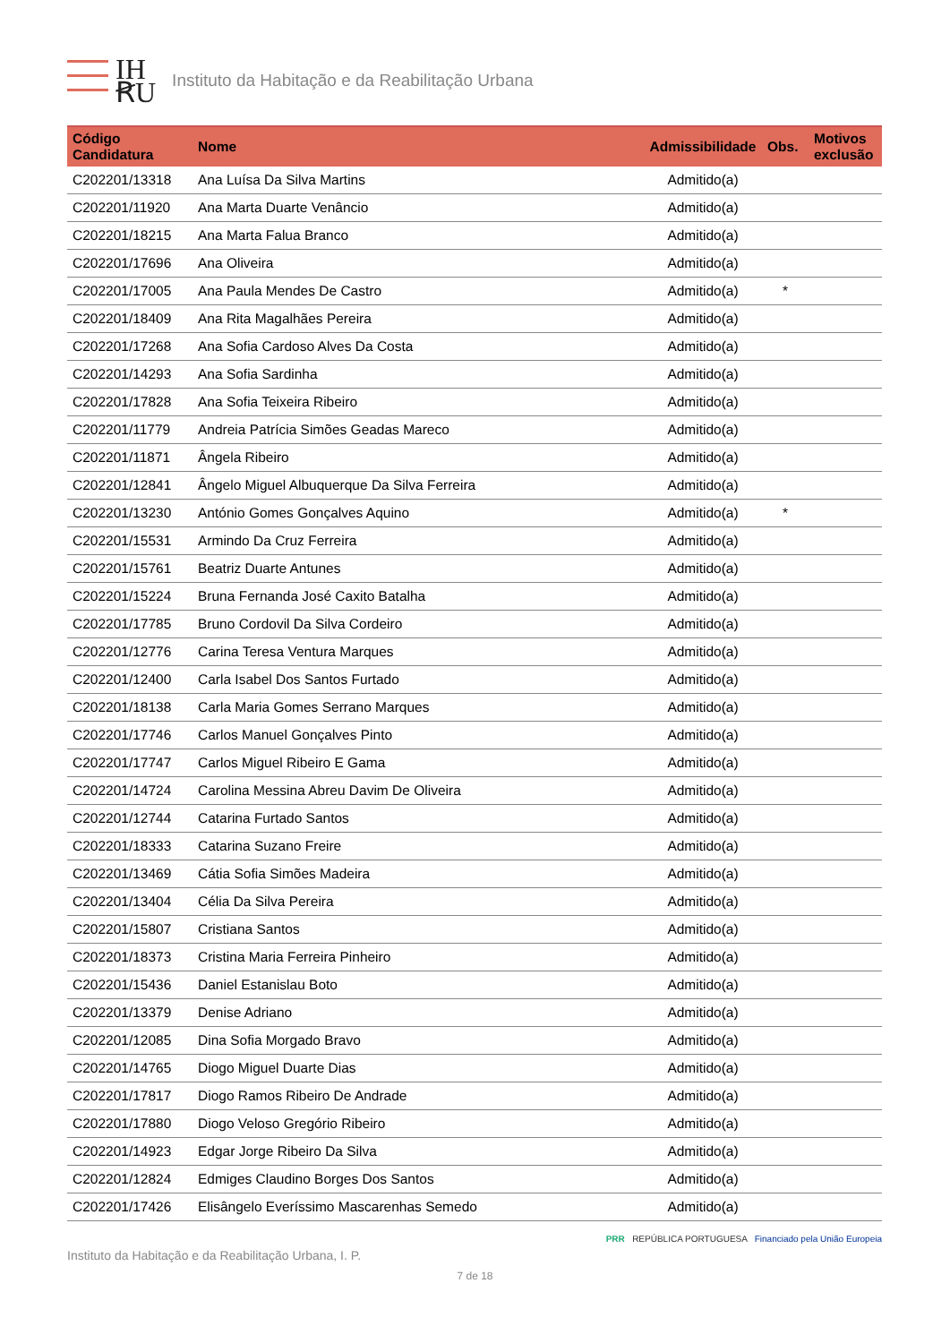IH
ꞦU
Instituto da Habitação e da Reabilitação Urbana
| Código Candidatura | Nome | Admissibilidade | Obs. | Motivos exclusão |
| --- | --- | --- | --- | --- |
| C202201/13318 | Ana Luísa Da Silva Martins | Admitido(a) | | |
| C202201/11920 | Ana Marta Duarte Venâncio | Admitido(a) | | |
| C202201/18215 | Ana Marta Falua Branco | Admitido(a) | | |
| C202201/17696 | Ana Oliveira | Admitido(a) | | |
| C202201/17005 | Ana Paula Mendes De Castro | Admitido(a) | * | |
| C202201/18409 | Ana Rita Magalhães Pereira | Admitido(a) | | |
| C202201/17268 | Ana Sofia Cardoso Alves Da Costa | Admitido(a) | | |
| C202201/14293 | Ana Sofia Sardinha | Admitido(a) | | |
| C202201/17828 | Ana Sofia Teixeira Ribeiro | Admitido(a) | | |
| C202201/11779 | Andreia Patrícia Simões Geadas Mareco | Admitido(a) | | |
| C202201/11871 | Ângela Ribeiro | Admitido(a) | | |
| C202201/12841 | Ângelo Miguel Albuquerque Da Silva Ferreira | Admitido(a) | | |
| C202201/13230 | António Gomes Gonçalves Aquino | Admitido(a) | * | |
| C202201/15531 | Armindo Da Cruz Ferreira | Admitido(a) | | |
| C202201/15761 | Beatriz Duarte Antunes | Admitido(a) | | |
| C202201/15224 | Bruna Fernanda José Caxito Batalha | Admitido(a) | | |
| C202201/17785 | Bruno Cordovil Da Silva Cordeiro | Admitido(a) | | |
| C202201/12776 | Carina Teresa Ventura Marques | Admitido(a) | | |
| C202201/12400 | Carla Isabel Dos Santos Furtado | Admitido(a) | | |
| C202201/18138 | Carla Maria Gomes Serrano Marques | Admitido(a) | | |
| C202201/17746 | Carlos Manuel Gonçalves Pinto | Admitido(a) | | |
| C202201/17747 | Carlos Miguel Ribeiro E Gama | Admitido(a) | | |
| C202201/14724 | Carolina Messina Abreu Davim De Oliveira | Admitido(a) | | |
| C202201/12744 | Catarina Furtado Santos | Admitido(a) | | |
| C202201/18333 | Catarina Suzano Freire | Admitido(a) | | |
| C202201/13469 | Cátia Sofia Simões Madeira | Admitido(a) | | |
| C202201/13404 | Célia Da Silva Pereira | Admitido(a) | | |
| C202201/15807 | Cristiana Santos | Admitido(a) | | |
| C202201/18373 | Cristina Maria Ferreira Pinheiro | Admitido(a) | | |
| C202201/15436 | Daniel Estanislau Boto | Admitido(a) | | |
| C202201/13379 | Denise Adriano | Admitido(a) | | |
| C202201/12085 | Dina Sofia Morgado Bravo | Admitido(a) | | |
| C202201/14765 | Diogo Miguel Duarte Dias | Admitido(a) | | |
| C202201/17817 | Diogo Ramos Ribeiro De Andrade | Admitido(a) | | |
| C202201/17880 | Diogo Veloso Gregório Ribeiro | Admitido(a) | | |
| C202201/14923 | Edgar Jorge Ribeiro Da Silva | Admitido(a) | | |
| C202201/12824 | Edmiges Claudino Borges Dos Santos | Admitido(a) | | |
| C202201/17426 | Elisângelo Everíssimo Mascarenhas Semedo | Admitido(a) | | |
Instituto da Habitação e da Reabilitação Urbana, I. P. PRR REPÚBLICA PORTUGUESA Financiado pela União Europeia
7 de 18